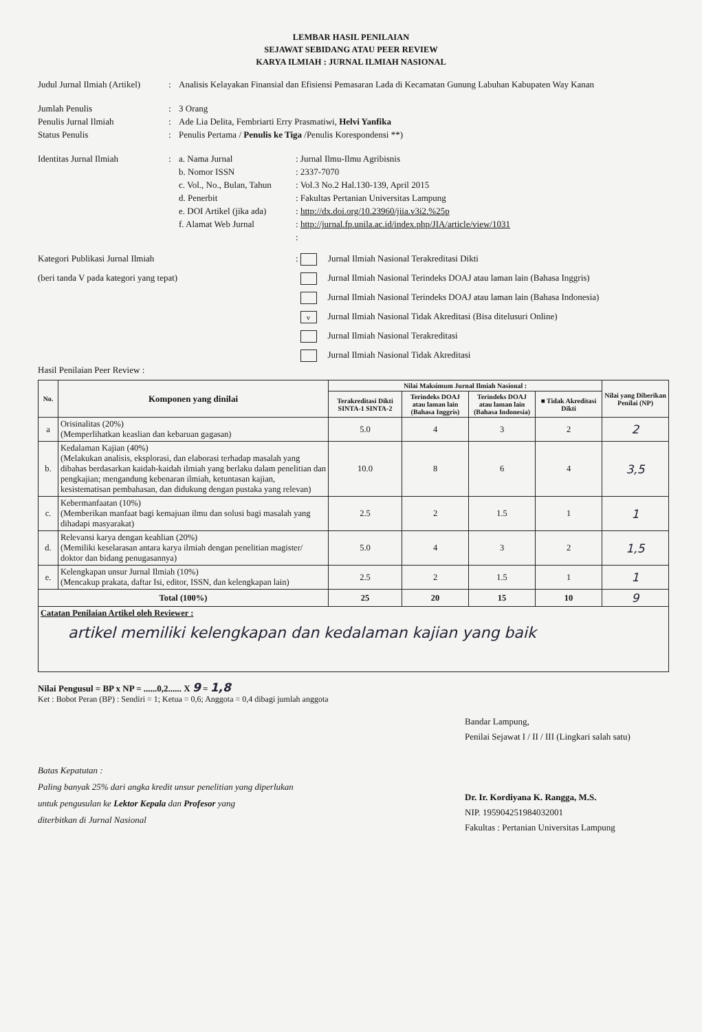LEMBAR HASIL PENILAIAN
SEJAWAT SEBIDANG ATAU PEER REVIEW
KARYA ILMIAH : JURNAL ILMIAH NASIONAL
Judul Jurnal Ilmiah (Artikel)
: Analisis Kelayakan Finansial dan Efisiensi Pemasaran Lada di Kecamatan Gunung Labuhan Kabupaten Way Kanan
Jumlah Penulis : 3 Orang
Penulis Jurnal Ilmiah : Ade Lia Delita, Fembriarti Erry Prasmatiwi, Helvi Yanfika
Status Penulis : Penulis Pertama / Penulis ke Tiga /Penulis Korespondensi **)
Identitas Jurnal Ilmiah : a. Nama Jurnal : Jurnal Ilmu-Ilmu Agribisnis
b. Nomor ISSN : 2337-7070
c. Vol., No., Bulan, Tahun
: Vol.3 No.2 Hal.130-139, April 2015
d. Penerbit : Fakultas Pertanian Universitas Lampung
e. DOI Artikel (jika ada)
: http://dx.doi.org/10.23960/jiia.v3i2.%25p
f. Alamat Web Jurnal : http://jurnal.fp.unila.ac.id/index.php/JIA/article/view/1031
:
Kategori Publikasi Jurnal Ilmiah
(beri tanda V pada kategori yang tepat)
: Jurnal Ilmiah Nasional Terakreditasi Dikti
Jurnal Ilmiah Nasional Terindeks DOAJ atau laman lain (Bahasa Inggris)
Jurnal Ilmiah Nasional Terindeks DOAJ atau laman lain (Bahasa Indonesia)
v Jurnal Ilmiah Nasional Tidak Akreditasi (Bisa ditelusuri Online)
Jurnal Ilmiah Nasional Terakreditasi
Jurnal Ilmiah Nasional Tidak Akreditasi
Hasil Penilaian Peer Review :
| No. | Komponen yang dinilai | Nilai Maksimum Jurnal Ilmiah Nasional : | | | | Nilai yang Diberikan Penilai (NP) |
| --- | --- | --- | --- | --- | --- | --- |
| | | Terakreditasi Dikti SINTA-1 SINTA-2 | Terindeks DOAJ atau laman lain (Bahasa Inggris) | Terindeks DOAJ atau laman lain (Bahasa Indonesia) | ■ Tidak Akreditasi Dikti | |
| a | Orisinalitas (20%) (Memperlihatkan keaslian dan kebaruan gagasan) | 5.0 | 4 | 3 | 2 | 2 |
| b. | Kedalaman Kajian (40%) (Melakukan analisis, eksplorasi, dan elaborasi terhadap masalah yang dibahas berdasarkan kaidah-kaidah ilmiah yang berlaku dalam penelitian dan pengkajian; mengandung kebenaran ilmiah, ketuntasan kajian, kesistematisan pembahasan, dan didukung dengan pustaka yang relevan) | 10.0 | 8 | 6 | 4 | 3,5 |
| c. | Kebermanfaatan (10%) (Memberikan manfaat bagi kemajuan ilmu dan solusi bagi masalah yang dihadapi masyarakat) | 2.5 | 2 | 1.5 | 1 | 1 |
| d. | Relevansi karya dengan keahlian (20%) (Memiliki keselarasan antara karya ilmiah dengan penelitian magister/ doktor dan bidang penugasannya) | 5.0 | 4 | 3 | 2 | 1,5 |
| e. | Kelengkapan unsur Jurnal Ilmiah (10%) (Mencakup prakata, daftar Isi, editor, ISSN, dan kelengkapan lain) | 2.5 | 2 | 1.5 | 1 | 1 |
| Total (100%) | | 25 | 20 | 15 | 10 | 9 |
| Catatan Penilaian Artikel oleh Reviewer : artikel memiliki kelengkapan dan kedalaman kajian yang baik | | | | | | |
Nilai Pengusul = BP x NP = ......0,2...... X 9 = 1,8
Ket : Bobot Peran (BP) : Sendiri = 1; Ketua = 0,6; Anggota = 0,4 dibagi jumlah anggota
Batas Kepatutan :
Paling banyak 25% dari angka kredit unsur penelitian yang diperlukan
untuk pengusulan ke Lektor Kepala dan Profesor yang
diterbitkan di Jurnal Nasional
Bandar Lampung,
Penilai Sejawat I / II / III (Lingkari salah satu)
Dr. Ir. Kordiyana K. Rangga, M.S.
NIP. 195904251984032001
Fakultas : Pertanian Universitas Lampung